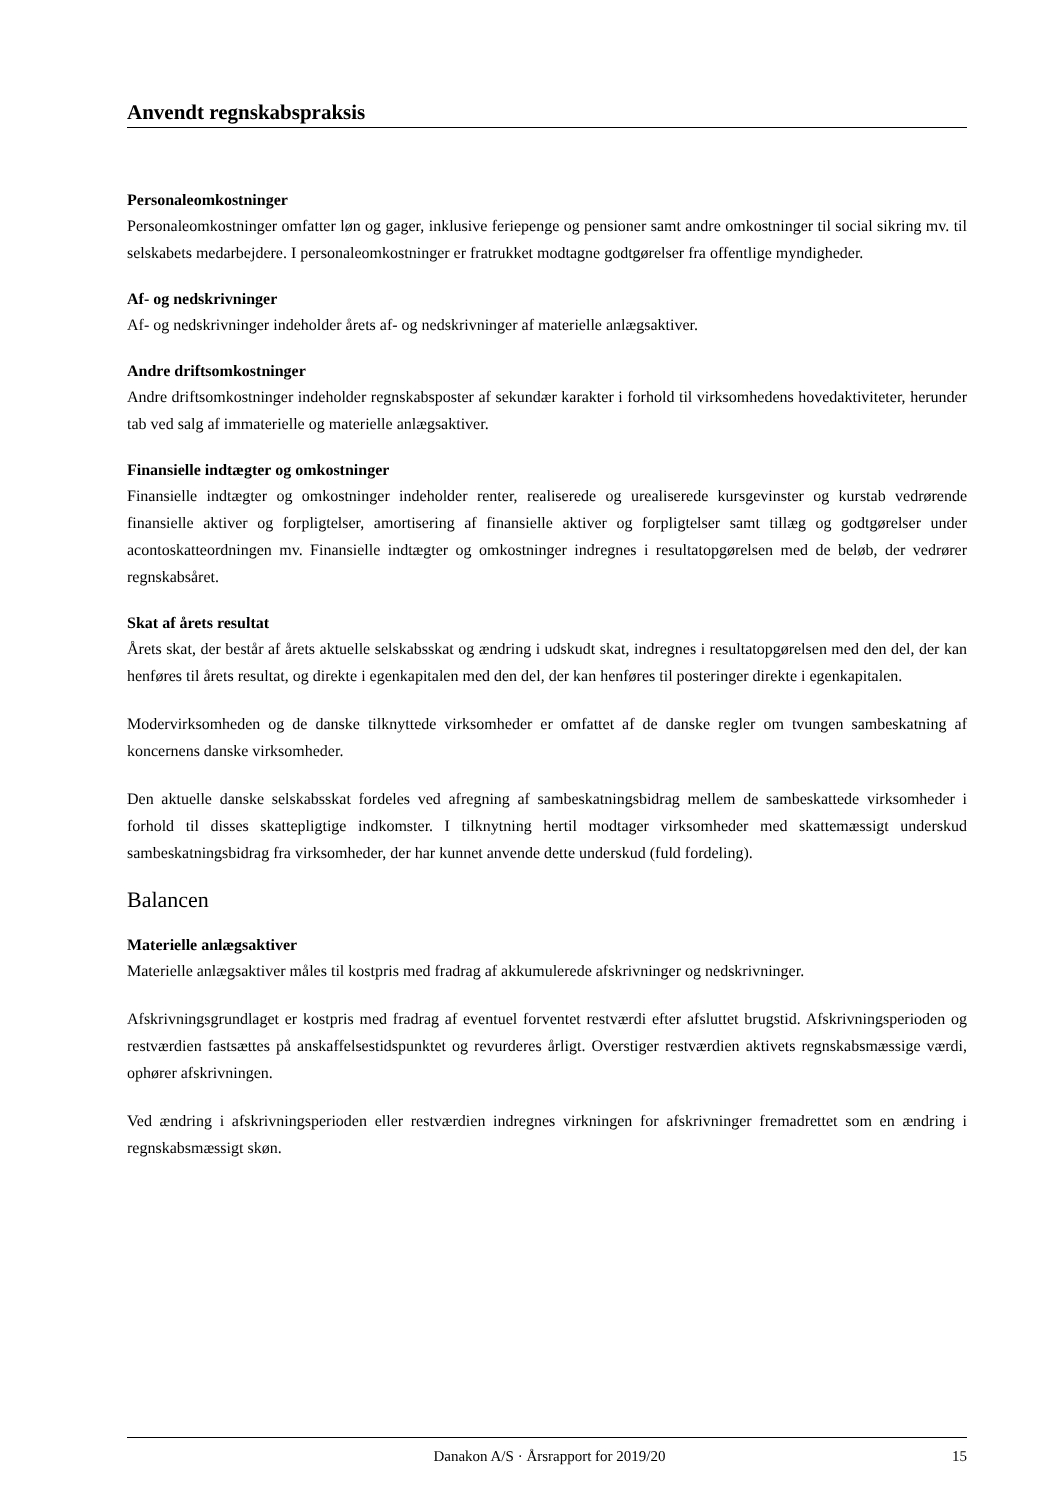Anvendt regnskabspraksis
Personaleomkostninger
Personaleomkostninger omfatter løn og gager, inklusive feriepenge og pensioner samt andre omkostninger til social sikring mv. til selskabets medarbejdere. I personaleomkostninger er fratrukket modtagne godtgørelser fra offentlige myndigheder.
Af- og nedskrivninger
Af- og nedskrivninger indeholder årets af- og nedskrivninger af materielle anlægsaktiver.
Andre driftsomkostninger
Andre driftsomkostninger indeholder regnskabsposter af sekundær karakter i forhold til virksomhedens hovedaktiviteter, herunder tab ved salg af immaterielle og materielle anlægsaktiver.
Finansielle indtægter og omkostninger
Finansielle indtægter og omkostninger indeholder renter, realiserede og urealiserede kursgevinster og kurstab vedrørende finansielle aktiver og forpligtelser, amortisering af finansielle aktiver og forpligtelser samt tillæg og godtgørelser under acontoskatteordningen mv. Finansielle indtægter og omkostninger indregnes i resultatopgørelsen med de beløb, der vedrører regnskabsåret.
Skat af årets resultat
Årets skat, der består af årets aktuelle selskabsskat og ændring i udskudt skat, indregnes i resultatopgørelsen med den del, der kan henføres til årets resultat, og direkte i egenkapitalen med den del, der kan henføres til posteringer direkte i egenkapitalen.
Modervirksomheden og de danske tilknyttede virksomheder er omfattet af de danske regler om tvungen sambeskatning af koncernens danske virksomheder.
Den aktuelle danske selskabsskat fordeles ved afregning af sambeskatningsbidrag mellem de sambeskattede virksomheder i forhold til disses skattepligtige indkomster. I tilknytning hertil modtager virksomheder med skattemæssigt underskud sambeskatningsbidrag fra virksomheder, der har kunnet anvende dette underskud (fuld fordeling).
Balancen
Materielle anlægsaktiver
Materielle anlægsaktiver måles til kostpris med fradrag af akkumulerede afskrivninger og nedskrivninger.
Afskrivningsgrundlaget er kostpris med fradrag af eventuel forventet restværdi efter afsluttet brugstid. Afskrivningsperioden og restværdien fastsættes på anskaffelsestidspunktet og revurderes årligt. Overstiger restværdien aktivets regnskabsmæssige værdi, ophører afskrivningen.
Ved ændring i afskrivningsperioden eller restværdien indregnes virkningen for afskrivninger fremadrettet som en ændring i regnskabsmæssigt skøn.
Danakon A/S · Årsrapport for 2019/20 15